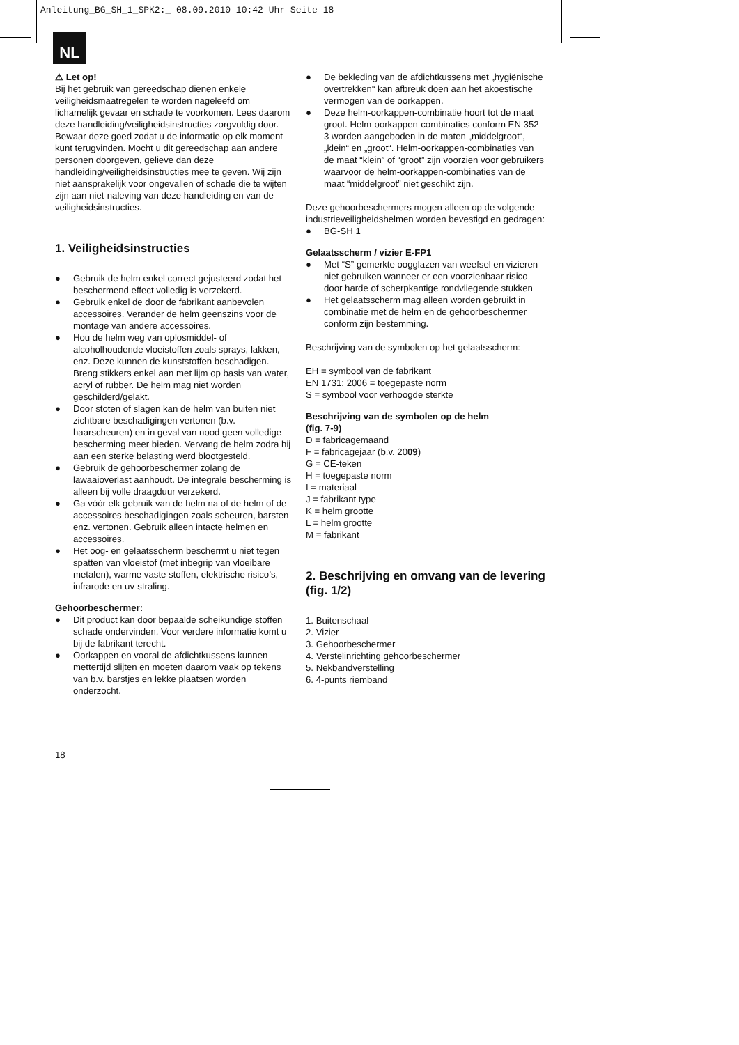Anleitung_BG_SH_1_SPK2:_ 08.09.2010 10:42 Uhr Seite 18
NL
⚠ Let op!
Bij het gebruik van gereedschap dienen enkele veiligheidsmaatregelen te worden nageleefd om lichamelijk gevaar en schade te voorkomen. Lees daarom deze handleiding/veiligheidsinstructies zorgvuldig door. Bewaar deze goed zodat u de informatie op elk moment kunt terugvinden. Mocht u dit gereedschap aan andere personen doorgeven, gelieve dan deze handleiding/veiligheidsinstructies mee te geven. Wij zijn niet aansprakelijk voor ongevallen of schade die te wijten zijn aan niet-naleving van deze handleiding en van de veiligheidsinstructies.
1. Veiligheidsinstructies
● Gebruik de helm enkel correct gejusteerd zodat het beschermend effect volledig is verzekerd.
● Gebruik enkel de door de fabrikant aanbevolen accessoires. Verander de helm geenszins voor de montage van andere accessoires.
● Hou de helm weg van oplosmiddel- of alcoholhoudende vloeistoffen zoals sprays, lakken, enz. Deze kunnen de kunststoffen beschadigen. Breng stikkers enkel aan met lijm op basis van water, acryl of rubber. De helm mag niet worden geschilderd/gelakt.
● Door stoten of slagen kan de helm van buiten niet zichtbare beschadigingen vertonen (b.v. haarscheuren) en in geval van nood geen volledige bescherming meer bieden. Vervang de helm zodra hij aan een sterke belasting werd blootgesteld.
● Gebruik de gehoorbeschermer zolang de lawaaioverlast aanhoudt. De integrale bescherming is alleen bij volle draagduur verzekerd.
● Ga vóór elk gebruik van de helm na of de helm of de accessoires beschadigingen zoals scheuren, barsten enz. vertonen. Gebruik alleen intacte helmen en accessoires.
● Het oog- en gelaatsscherm beschermt u niet tegen spatten van vloeistof (met inbegrip van vloeibare metalen), warme vaste stoffen, elektrische risico’s, infrarode en uv-straling.
Gehoorbeschermer:
● Dit product kan door bepaalde scheikundige stoffen schade ondervinden. Voor verdere informatie komt u bij de fabrikant terecht.
● Oorkappen en vooral de afdichtkussens kunnen mettertijd slijten en moeten daarom vaak op tekens van b.v. barstjes en lekke plaatsen worden onderzocht.
● De bekleding van de afdichtkussens met „hygiënische overtrekken“ kan afbreuk doen aan het akoestische vermogen van de oorkappen.
● Deze helm-oorkappen-combinatie hoort tot de maat groot. Helm-oorkappen-combinaties conform EN 352-3 worden aangeboden in de maten „middelgroot“, „klein“ en „groot“. Helm-oorkappen-combinaties van de maat “klein” of “groot” zijn voorzien voor gebruikers waarvoor de helm-oorkappen-combinaties van de maat “middelgroot” niet geschikt zijn.
Deze gehoorbeschermers mogen alleen op de volgende industrieveiligheidshelmen worden bevestigd en gedragen:
● BG-SH 1
Gelaatsscherm / vizier E-FP1
● Met “S” gemerkte oogglazen van weefsel en vizieren niet gebruiken wanneer er een voorzienbaar risico door harde of scherpkantige rondvliegende stukken
● Het gelaatsscherm mag alleen worden gebruikt in combinatie met de helm en de gehoorbeschermer conform zijn bestemming.
Beschrijving van de symbolen op het gelaatsscherm:
EH = symbool van de fabrikant
EN 1731: 2006 = toegepaste norm
S = symbool voor verhoogde sterkte
Beschrijving van de symbolen op de helm
(fig. 7-9)
D = fabricagemaand
F = fabricagejaar (b.v. 2009)
G = CE-teken
H = toegepaste norm
I = materiaal
J = fabrikant type
K = helm grootte
L = helm grootte
M = fabrikant
2. Beschrijving en omvang van de levering (fig. 1/2)
1. Buitenschaal
2. Vizier
3. Gehoorbeschermer
4. Verstelinrichting gehoorbeschermer
5. Nekbandverstelling
6. 4-punts riemband
18